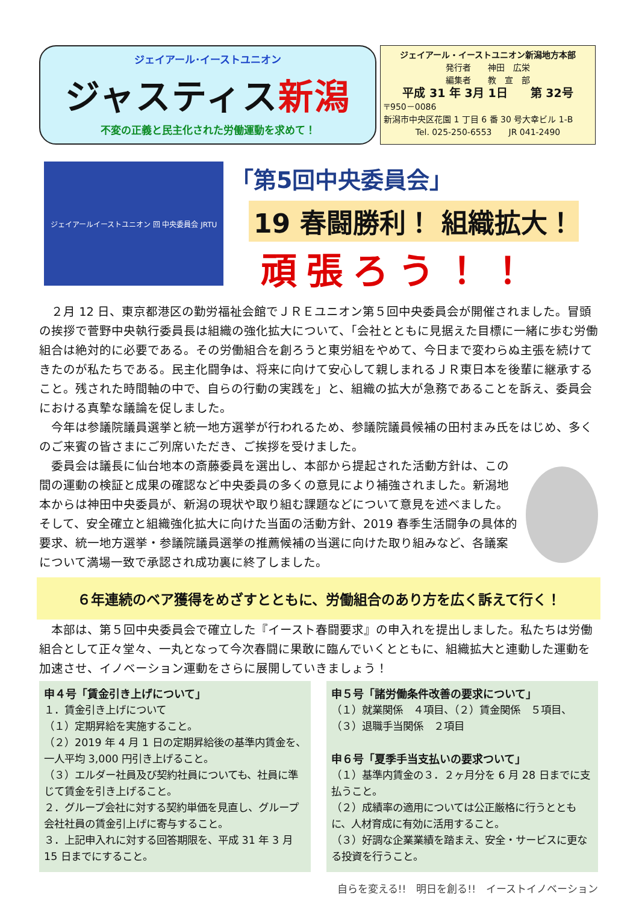ジェイアール･イーストユニオン
ジャスティス新潟
不変の正義と民主化された労働運動を求めて！
ジェイアール・イーストユニオン新潟地方本部
発行者　　神田　広栄
編集者　　教　宣　部
平成 31 年 3月 1日　　第 32号
〒950－0086
新潟市中央区花園 1 丁目 6 番 30 号大幸ビル 1-B
Tel. 025-250-6553　　JR 041-2490
ジェイアールイーストユニオン 回 中央委員会 JRTU
「第5回中央委員会」
19 春闘勝利！ 組織拡大！
頑張ろう！！
　２月 12 日、東京都港区の勤労福祉会館でＪＲＥユニオン第５回中央委員会が開催されました。冒頭の挨拶で菅野中央執行委員長は組織の強化拡大について、「会社とともに見据えた目標に一緒に歩む労働組合は絶対的に必要である。その労働組合を創ろうと東労組をやめて、今日まで変わらぬ主張を続けてきたのが私たちである。民主化闘争は、将来に向けて安心して親しまれるＪＲ東日本を後輩に継承すること。残された時間軸の中で、自らの行動の実践を」と、組織の拡大が急務であることを訴え、委員会における真摯な議論を促しました。
　今年は参議院議員選挙と統一地方選挙が行われるため、参議院議員候補の田村まみ氏をはじめ、多くのご来賓の皆さまにご列席いただき、ご挨拶を受けました。
　委員会は議長に仙台地本の斎藤委員を選出し、本部から提起された活動方針は、この間の運動の検証と成果の確認など中央委員の多くの意見により補強されました。新潟地本からは神田中央委員が、新潟の現状や取り組む課題などについて意見を述べました。そして、安全確立と組織強化拡大に向けた当面の活動方針、2019 春季生活闘争の具体的要求、統一地方選挙・参議院議員選挙の推薦候補の当選に向けた取り組みなど、各議案について満場一致で承認され成功裏に終了しました。
６年連続のベア獲得をめざすとともに、労働組合のあり方を広く訴えて行く！
　本部は、第５回中央委員会で確立した『イースト春闘要求』の申入れを提出しました。私たちは労働組合として正々堂々、一丸となって今次春闘に果敢に臨んでいくとともに、組織拡大と連動した運動を加速させ、イノベーション運動をさらに展開していきましょう！
申４号「賃金引き上げについて」
１．賃金引き上げについて
（１）定期昇給を実施すること。
（２）2019 年 4 月 1 日の定期昇給後の基準内賃金を、一人平均 3,000 円引き上げること。
（３）エルダー社員及び契約社員についても、社員に準じて賃金を引き上げること。
２．グループ会社に対する契約単価を見直し、グループ会社社員の賃金引上げに寄与すること。
３．上記申入れに対する回答期限を、平成 31 年 3 月 15 日までにすること。
申５号「諸労働条件改善の要求について」
（１）就業関係　４項目、（２）賃金関係　５項目、
（３）退職手当関係　２項目
申６号「夏季手当支払いの要求ついて」
（１）基準内賃金の３．２ヶ月分を 6 月 28 日までに支払うこと。
（２）成績率の適用については公正厳格に行うとともに、人材育成に有効に活用すること。
（３）好調な企業業績を踏まえ、安全・サービスに更なる投資を行うこと。
自らを変える!!　明日を創る!!　イーストイノベーション